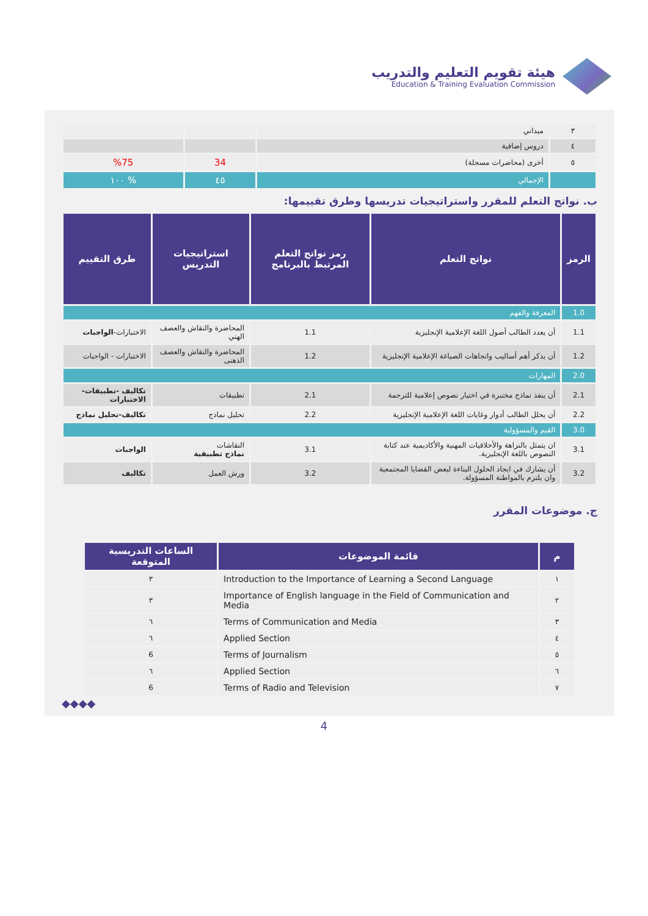هيئة تقويم التعليم والتدريب
Education & Training Evaluation Commission
| ٣ | ميداني | | |
| ٤ | دروس إضافية | | |
| ٥ | أخرى (محاضرات مسجلة) | 34 | %75 |
| | الإجمالي | ٤٥ | % ١٠٠ |
ب. نواتج التعلم للمقرر واستراتيجيات تدريسها وطرق تقييمها:
| الرمز | نواتج التعلم | رمز نواتج التعلم المرتبط بالبرنامج | استراتيجيات التدريس | طرق التقييم |
| --- | --- | --- | --- | --- |
| 1.0 | المعرفة والفهم | | | |
| 1.1 | أن يعدد الطالب أصول اللغة الإعلامية الإنجليزية | 1.1 | المحاضرة والنقاش والعصف الهني | الاختبارات- الواجبات |
| 1.2 | أن يذكر أهم أساليب واتجاهات الصياغة الإعلامية الإنجليزية | 1.2 | المحاضرة والنقاش والعصف الذهنى | الاختبارات - الواجبات |
| 2.0 | المهارات | | | |
| 2.1 | أن ينفذ نماذج مختبرة في اختيار نصوص إعلامية للترجمة | 2.1 | تطبيقات | تكاليف -تطبيقات- الاختبارات |
| 2.2 | أن يحلل الطالب أدوار وغايات اللغة الإعلامية الإنجليزية | 2.2 | تحليل نماذج | تكاليف-تحليل نماذج |
| 3.0 | القيم والمسؤولية | | | |
| 3.1 | ان يتمثل بالنزاهة والأخلاقيات المهنية والأكاديمية عند كتابة النصوص باللغة الإنجليزية. | 3.1 | النقاشات نماذج تطبيقية | الواجبات |
| 3.2 | أن يشارك في ايجاد الحلول البناءة لبعض القضايا المجتمعية وان يلتزم بالمواطنة المسؤولة. | 3.2 | ورش العمل | تكاليف |
ج. موضوعات المقرر
| م | قائمة الموضوعات | الساعات التدريسية المتوقعة |
| --- | --- | --- |
| ١ | Introduction to the Importance of Learning a Second Language | ٣ |
| ٢ | Importance of English language in the Field of Communication and Media | ٣ |
| ٣ | Terms of Communication and Media | ٦ |
| ٤ | Applied Section | ٦ |
| ٥ | Terms of Journalism | 6 |
| ٦ | Applied Section | ٦ |
| ٧ | Terms of Radio and Television | 6 |
◆◆◆◆
4